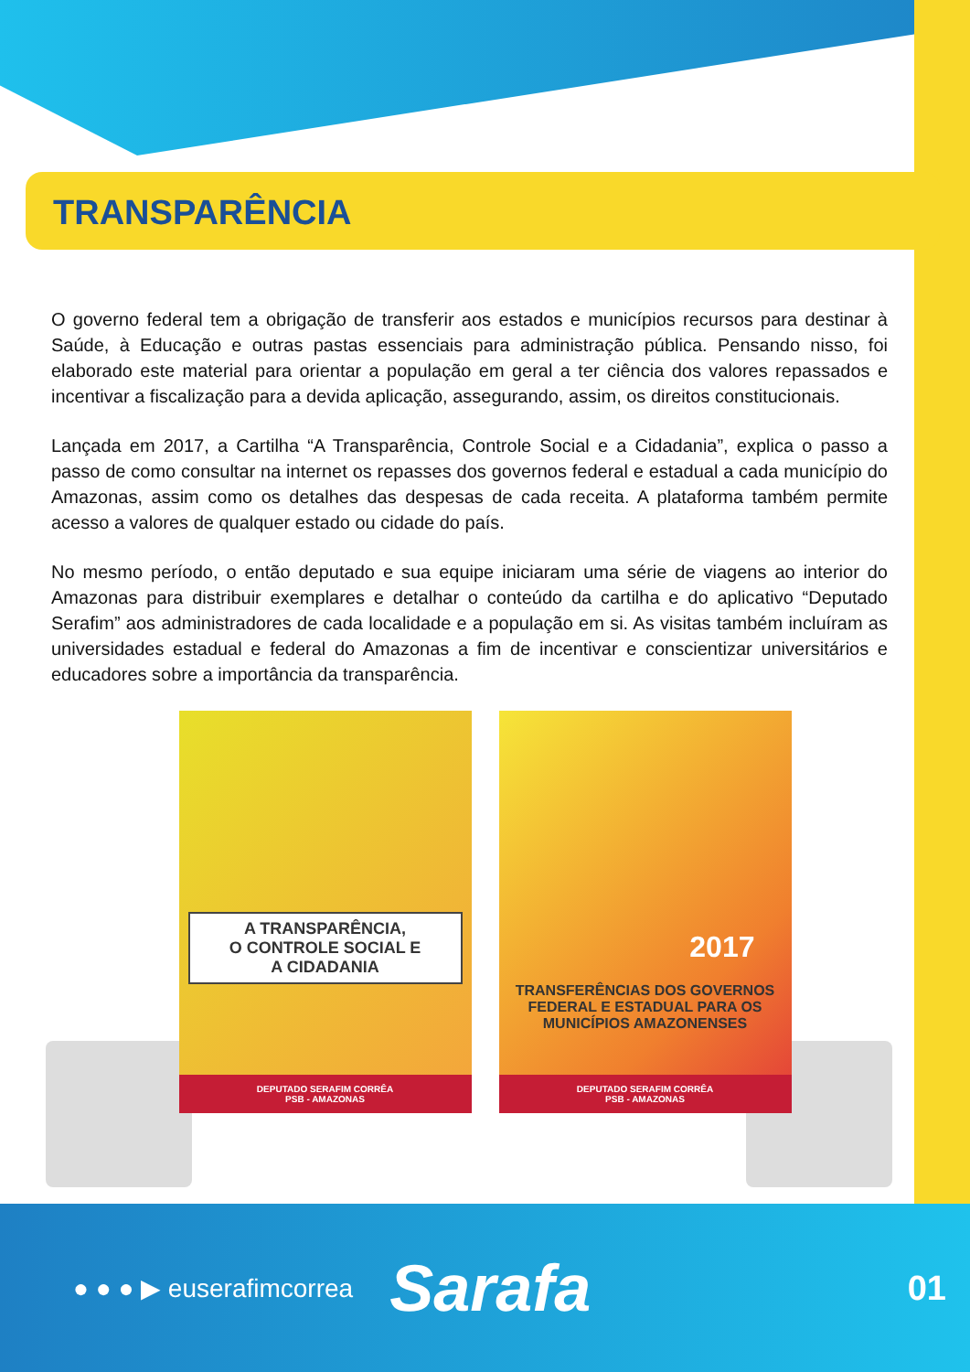TRANSPARÊNCIA
O governo federal tem a obrigação de transferir aos estados e municípios recursos para destinar à Saúde, à Educação e outras pastas essenciais para administração pública. Pensando nisso, foi elaborado este material para orientar a população em geral a ter ciência dos valores repassados e incentivar a fiscalização para a devida aplicação, assegurando, assim, os direitos constitucionais.
Lançada em 2017, a Cartilha “A Transparência, Controle Social e a Cidadania”, explica o passo a passo de como consultar na internet os repasses dos governos federal e estadual a cada município do Amazonas, assim como os detalhes das despesas de cada receita. A plataforma também permite acesso a valores de qualquer estado ou cidade do país.
No mesmo período, o então deputado e sua equipe iniciaram uma série de viagens ao interior do Amazonas para distribuir exemplares e detalhar o conteúdo da cartilha e do aplicativo “Deputado Serafim” aos administradores de cada localidade e a população em si. As visitas também incluíram as universidades estadual e federal do Amazonas a fim de incentivar e conscientizar universitários e educadores sobre a importância da transparência.
A TRANSPARÊNCIA,
O CONTROLE SOCIAL E
A CIDADANIA
DEPUTADO SERAFIM CORRÊA
PSB - AMAZONAS
2017
TRANSFERÊNCIAS DOS GOVERNOS
FEDERAL E ESTADUAL PARA OS
MUNICÍPIOS AMAZONENSES
DEPUTADO SERAFIM CORRÊA
PSB - AMAZONAS
● ● ● ▶ euserafimcorrea Sarafa 01